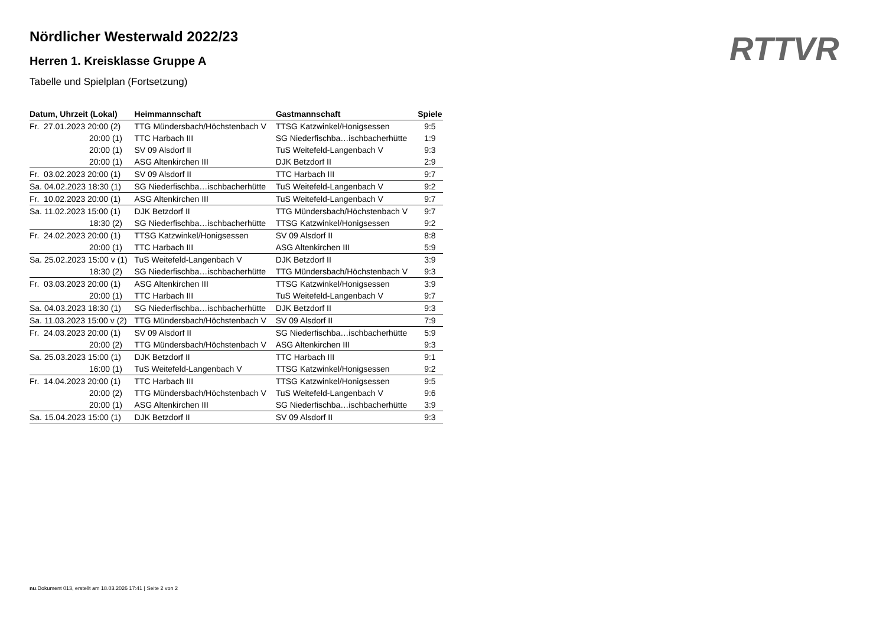RTTVR
Nördlicher Westerwald 2022/23
Herren 1. Kreisklasse Gruppe A
Tabelle und Spielplan (Fortsetzung)
| Datum, Uhrzeit (Lokal) | Heimmannschaft | Gastmannschaft | Spiele |
| --- | --- | --- | --- |
| Fr. 27.01.2023 20:00 (2) | TTG Mündersbach/Höchstenbach V | TTSG Katzwinkel/Honigsessen | 9:5 |
| 20:00 (1) | TTC Harbach III | SG Niederfischba…ischbacherhütte | 1:9 |
| 20:00 (1) | SV 09 Alsdorf II | TuS Weitefeld-Langenbach V | 9:3 |
| 20:00 (1) | ASG Altenkirchen III | DJK Betzdorf II | 2:9 |
| Fr. 03.02.2023 20:00 (1) | SV 09 Alsdorf II | TTC Harbach III | 9:7 |
| Sa. 04.02.2023 18:30 (1) | SG Niederfischba…ischbacherhütte | TuS Weitefeld-Langenbach V | 9:2 |
| Fr. 10.02.2023 20:00 (1) | ASG Altenkirchen III | TuS Weitefeld-Langenbach V | 9:7 |
| Sa. 11.02.2023 15:00 (1) | DJK Betzdorf II | TTG Mündersbach/Höchstenbach V | 9:7 |
| 18:30 (2) | SG Niederfischba…ischbacherhütte | TTSG Katzwinkel/Honigsessen | 9:2 |
| Fr. 24.02.2023 20:00 (1) | TTSG Katzwinkel/Honigsessen | SV 09 Alsdorf II | 8:8 |
| 20:00 (1) | TTC Harbach III | ASG Altenkirchen III | 5:9 |
| Sa. 25.02.2023 15:00 v (1) | TuS Weitefeld-Langenbach V | DJK Betzdorf II | 3:9 |
| 18:30 (2) | SG Niederfischba…ischbacherhütte | TTG Mündersbach/Höchstenbach V | 9:3 |
| Fr. 03.03.2023 20:00 (1) | ASG Altenkirchen III | TTSG Katzwinkel/Honigsessen | 3:9 |
| 20:00 (1) | TTC Harbach III | TuS Weitefeld-Langenbach V | 9:7 |
| Sa. 04.03.2023 18:30 (1) | SG Niederfischba…ischbacherhütte | DJK Betzdorf II | 9:3 |
| Sa. 11.03.2023 15:00 v (2) | TTG Mündersbach/Höchstenbach V | SV 09 Alsdorf II | 7:9 |
| Fr. 24.03.2023 20:00 (1) | SV 09 Alsdorf II | SG Niederfischba…ischbacherhütte | 5:9 |
| 20:00 (2) | TTG Mündersbach/Höchstenbach V | ASG Altenkirchen III | 9:3 |
| Sa. 25.03.2023 15:00 (1) | DJK Betzdorf II | TTC Harbach III | 9:1 |
| 16:00 (1) | TuS Weitefeld-Langenbach V | TTSG Katzwinkel/Honigsessen | 9:2 |
| Fr. 14.04.2023 20:00 (1) | TTC Harbach III | TTSG Katzwinkel/Honigsessen | 9:5 |
| 20:00 (2) | TTG Mündersbach/Höchstenbach V | TuS Weitefeld-Langenbach V | 9:6 |
| 20:00 (1) | ASG Altenkirchen III | SG Niederfischba…ischbacherhütte | 3:9 |
| Sa. 15.04.2023 15:00 (1) | DJK Betzdorf II | SV 09 Alsdorf II | 9:3 |
nu.Dokument 013, erstellt am 18.03.2026 17:41 | Seite 2 von 2